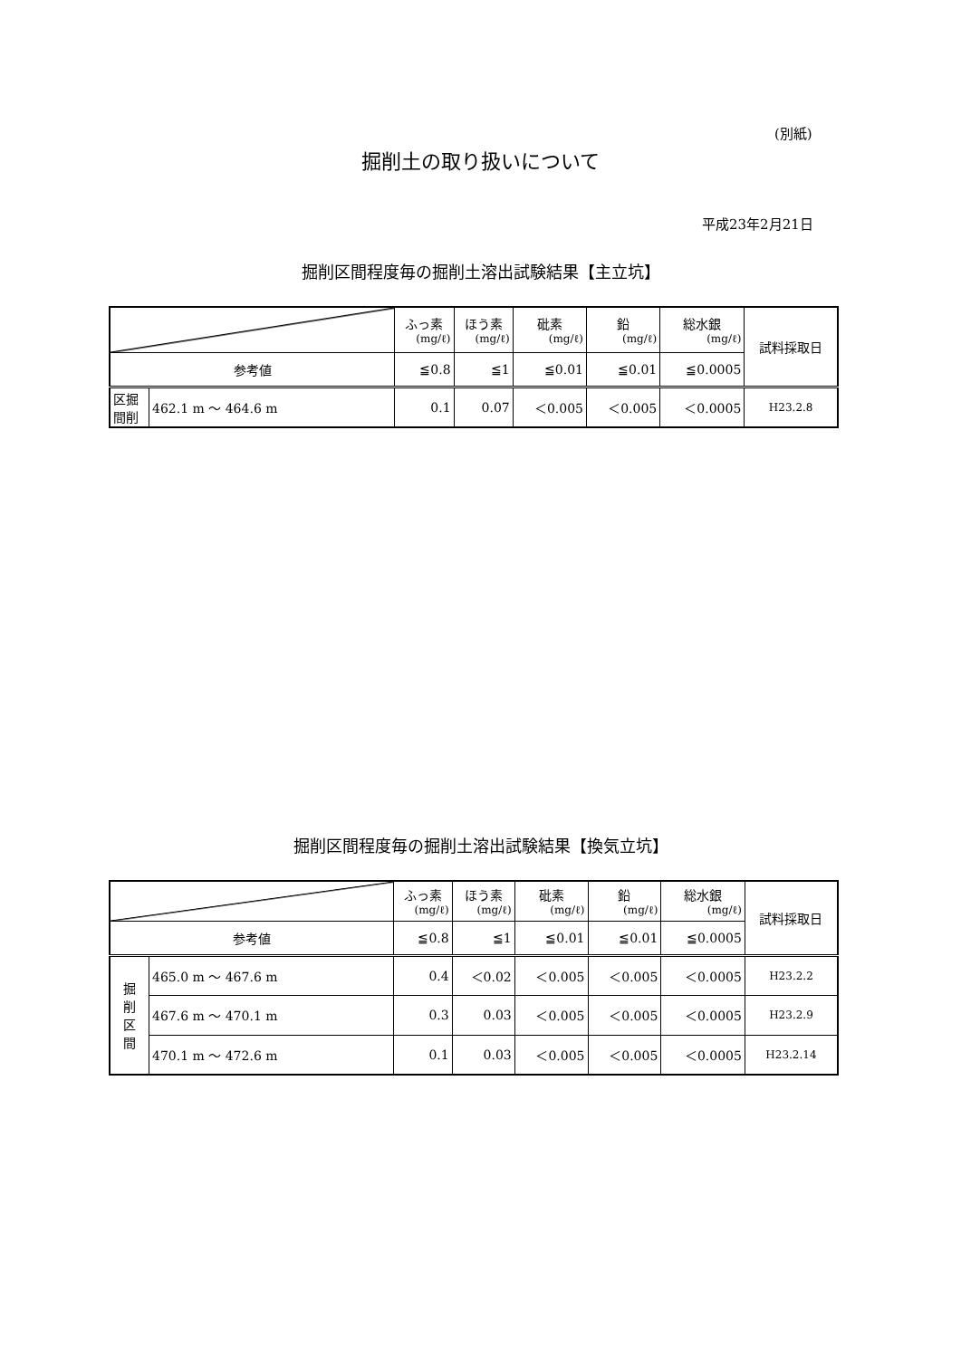(別紙)
掘削土の取り扱いについて
平成23年2月21日
掘削区間程度毎の掘削土溶出試験結果【主立坑】
| | | ふっ素 (mg/ℓ) | ほう素 (mg/ℓ) | 砒素 (mg/ℓ) | 鉛 (mg/ℓ) | 総水銀 (mg/ℓ) | 試料採取日 |
| 参考値 | | ≦0.8 | ≦1 | ≦0.01 | ≦0.01 | ≦0.0005 | |
| 区掘 間削 | 462.1 m 〜 464.6 m | 0.1 | 0.07 | ＜0.005 | ＜0.005 | ＜0.0005 | H23.2.8 |
掘削区間程度毎の掘削土溶出試験結果【換気立坑】
| | | ふっ素 (mg/ℓ) | ほう素 (mg/ℓ) | 砒素 (mg/ℓ) | 鉛 (mg/ℓ) | 総水銀 (mg/ℓ) | 試料採取日 |
| 参考値 | | ≦0.8 | ≦1 | ≦0.01 | ≦0.01 | ≦0.0005 | |
| 掘 削 区 間 | 465.0 m 〜 467.6 m | 0.4 | ＜0.02 | ＜0.005 | ＜0.005 | ＜0.0005 | H23.2.2 |
| | 467.6 m 〜 470.1 m | 0.3 | 0.03 | ＜0.005 | ＜0.005 | ＜0.0005 | H23.2.9 |
| | 470.1 m 〜 472.6 m | 0.1 | 0.03 | ＜0.005 | ＜0.005 | ＜0.0005 | H23.2.14 |